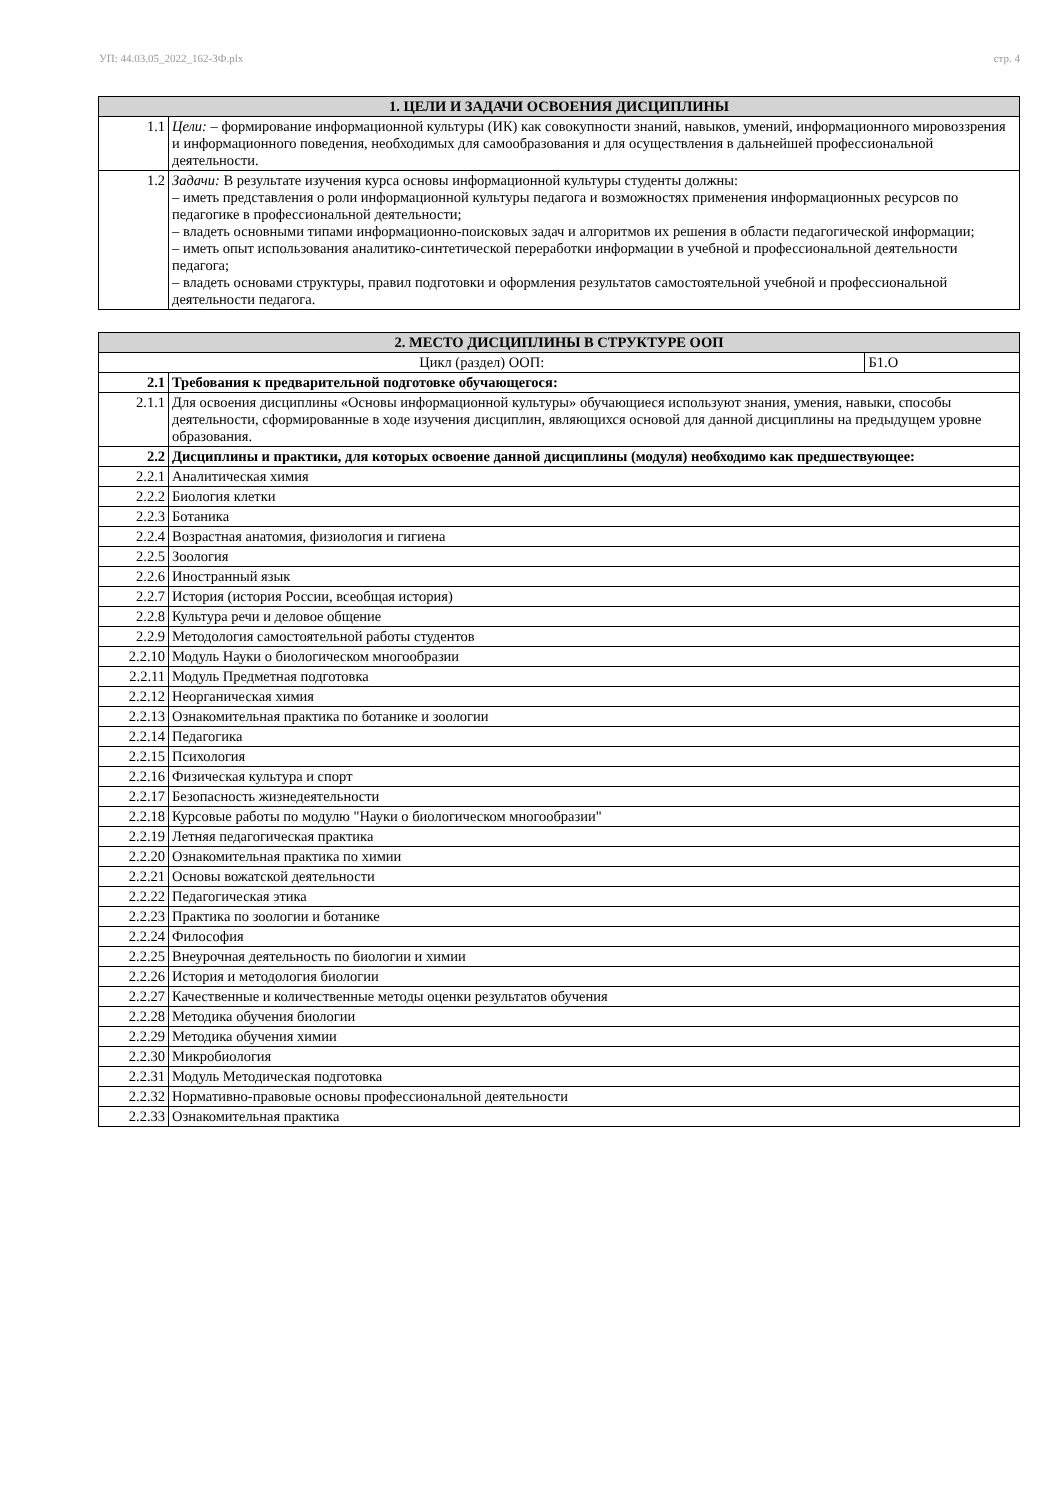УП: 44.03.05_2022_162-ЗФ.plx стр. 4
| 1. ЦЕЛИ И ЗАДАЧИ ОСВОЕНИЯ ДИСЦИПЛИНЫ | |
| --- | --- |
| 1.1 | Цели: – формирование информационной культуры (ИК) как совокупности знаний, навыков, умений, информационного мировоззрения и информационного поведения, необходимых для самообразования и для осуществления в дальнейшей профессиональной деятельности. |
| 1.2 | Задачи: В результате изучения курса основы информационной культуры студенты должны: – иметь представления о роли информационной культуры педагога и возможностях применения информационных ресурсов по педагогике в профессиональной деятельности; – владеть основными типами информационно-поисковых задач и алгоритмов их решения в области педагогической информации; – иметь опыт использования аналитико-синтетической переработки информации в учебной и профессиональной деятельности педагога; – владеть основами структуры, правил подготовки и оформления результатов самостоятельной учебной и профессиональной деятельности педагога. |
| 2. МЕСТО ДИСЦИПЛИНЫ В СТРУКТУРЕ ООП | | |
| --- | --- | --- |
| Цикл (раздел) ООП: | | Б1.О |
| 2.1 | Требования к предварительной подготовке обучающегося: | |
| 2.1.1 | Для освоения дисциплины «Основы информационной культуры» обучающиеся используют знания, умения, навыки, способы деятельности, сформированные в ходе изучения дисциплин, являющихся основой для данной дисциплины на предыдущем уровне образования. | |
| 2.2 | Дисциплины и практики, для которых освоение данной дисциплины (модуля) необходимо как предшествующее: | |
| 2.2.1 | Аналитическая химия | |
| 2.2.2 | Биология клетки | |
| 2.2.3 | Ботаника | |
| 2.2.4 | Возрастная анатомия, физиология и гигиена | |
| 2.2.5 | Зоология | |
| 2.2.6 | Иностранный язык | |
| 2.2.7 | История (история России, всеобщая история) | |
| 2.2.8 | Культура речи и деловое общение | |
| 2.2.9 | Методология самостоятельной работы студентов | |
| 2.2.10 | Модуль Науки о биологическом многообразии | |
| 2.2.11 | Модуль Предметная подготовка | |
| 2.2.12 | Неорганическая химия | |
| 2.2.13 | Ознакомительная практика по ботанике и зоологии | |
| 2.2.14 | Педагогика | |
| 2.2.15 | Психология | |
| 2.2.16 | Физическая культура и спорт | |
| 2.2.17 | Безопасность жизнедеятельности | |
| 2.2.18 | Курсовые работы по модулю "Науки о биологическом многообразии" | |
| 2.2.19 | Летняя педагогическая практика | |
| 2.2.20 | Ознакомительная практика по химии | |
| 2.2.21 | Основы вожатской деятельности | |
| 2.2.22 | Педагогическая этика | |
| 2.2.23 | Практика по зоологии и ботанике | |
| 2.2.24 | Философия | |
| 2.2.25 | Внеурочная деятельность по биологии и химии | |
| 2.2.26 | История и методология биологии | |
| 2.2.27 | Качественные и количественные методы оценки результатов обучения | |
| 2.2.28 | Методика обучения биологии | |
| 2.2.29 | Методика обучения химии | |
| 2.2.30 | Микробиология | |
| 2.2.31 | Модуль Методическая подготовка | |
| 2.2.32 | Нормативно-правовые основы профессиональной деятельности | |
| 2.2.33 | Ознакомительная практика | |